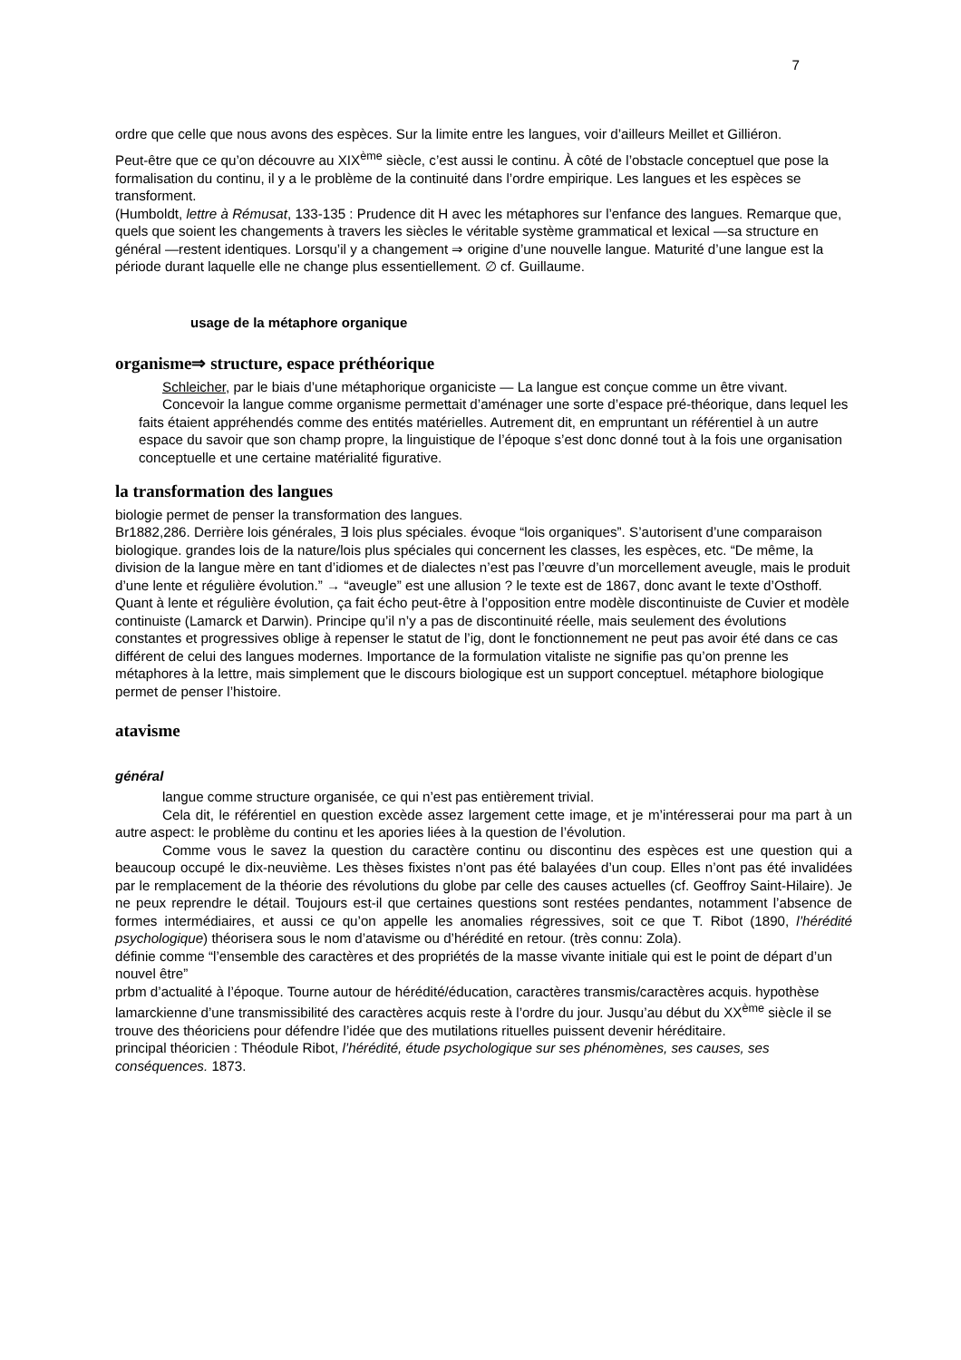7
ordre que celle que nous avons des espèces. Sur la limite entre les langues, voir d’ailleurs Meillet et Gilliéron.
Peut-être que ce qu’on découvre au XIX<sup>ème</sup> siècle, c’est aussi le continu. À côté de l’obstacle conceptuel que pose la formalisation du continu, il y a le problème de la continuité dans l’ordre empirique. Les langues et les espèces se transforment.
(Humboldt, lettre à Rémusat, 133-135 : Prudence dit H avec les métaphores sur l’enfance des langues. Remarque que, quels que soient les changements à travers les siècles le véritable système grammatical et lexical —sa structure en général —restent identiques. Lorsqu’il y a changement ⇒ origine d’une nouvelle langue. Maturité d’une langue est la période durant laquelle elle ne change plus essentiellement. ∅ cf. Guillaume.
usage de la métaphore organique
organisme⇒ structure, espace préthéorique
Schleicher, par le biais d’une métaphorique organiciste — La langue est conçue comme un être vivant.
Concevoir la langue comme organisme permettait d’aménager une sorte d’espace pré-théorique, dans lequel les faits étaient appréhendés comme des entités matérielles. Autrement dit, en empruntant un référentiel à un autre espace du savoir que son champ propre, la linguistique de l’époque s’est donc donné tout à la fois une organisation conceptuelle et une certaine matérialité figurative.
la transformation des langues
biologie permet de penser la transformation des langues.
Br1882,286. Derrière lois générales, ∃ lois plus spéciales. évoque “lois organiques”. S’autorisent d’une comparaison biologique. grandes lois de la nature/lois plus spéciales qui concernent les classes, les espèces, etc. “De même, la division de la langue mère en tant d’idiomes et de dialectes n’est pas l’œuvre d’un morcellement aveugle, mais le produit d’une lente et régulière évolution.” → “aveugle” est une allusion ? le texte est de 1867, donc avant le texte d’Osthoff. Quant à lente et régulière évolution, ça fait écho peut-être à l’opposition entre modèle discontinuiste de Cuvier et modèle continuiste (Lamarck et Darwin). Principe qu’il n’y a pas de discontinuité réelle, mais seulement des évolutions constantes et progressives oblige à repenser le statut de l’ig, dont le fonctionnement ne peut pas avoir été dans ce cas différent de celui des langues modernes. Importance de la formulation vitaliste ne signifie pas qu’on prenne les métaphores à la lettre, mais simplement que le discours biologique est un support conceptuel. métaphore biologique permet de penser l’histoire.
atavisme
général
langue comme structure organisée, ce qui n’est pas entièrement trivial.
Cela dit, le référentiel en question excède assez largement cette image, et je m’intéresserai pour ma part à un autre aspect: le problème du continu et les apories liées à la question de l’évolution.
Comme vous le savez la question du caractère continu ou discontinu des espèces est une question qui a beaucoup occupé le dix-neuvième. Les thèses fixistes n’ont pas été balayées d’un coup. Elles n’ont pas été invalidées par le remplacement de la théorie des révolutions du globe par celle des causes actuelles (cf. Geoffroy Saint-Hilaire). Je ne peux reprendre le détail. Toujours est-il que certaines questions sont restées pendantes, notamment l’absence de formes intermédiaires, et aussi ce qu’on appelle les anomalies régressives, soit ce que T. Ribot (1890, l’hérédité psychologique) théorisera sous le nom d’atavisme ou d’hérédité en retour. (très connu: Zola).
définie comme “l’ensemble des caractères et des propriétés de la masse vivante initiale qui est le point de départ d’un nouvel être”
prbm d’actualité à l’époque. Tourne autour de hérédité/éducation, caractères transmis/caractères acquis. hypothèse lamarckienne d’une transmissibilité des caractères acquis reste à l’ordre du jour. Jusqu’au début du XX<sup>ème</sup> siècle il se trouve des théoriciens pour défendre l’idée que des mutilations rituelles puissent devenir héréditaire.
principal théoricien : Théodule Ribot, l’hérédité, étude psychologique sur ses phénomènes, ses causes, ses conséquences. 1873.